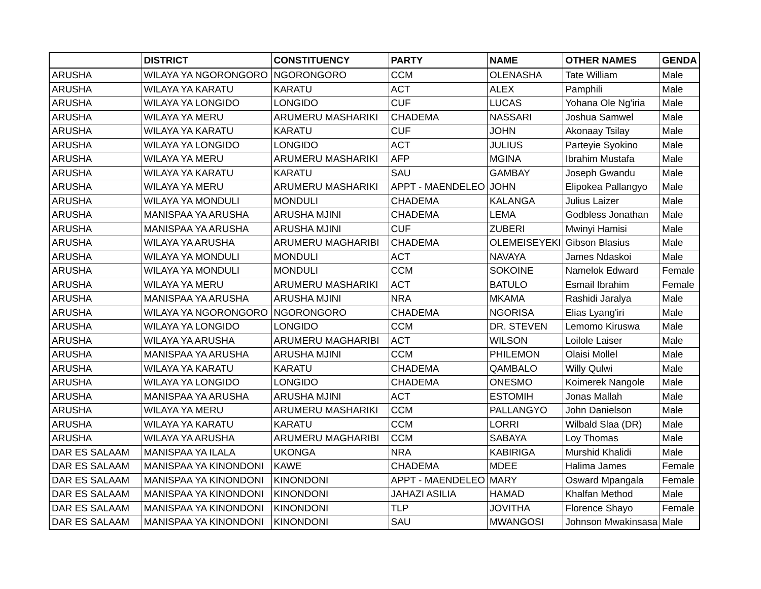| | DISTRICT | CONSTITUENCY | PARTY | NAME | OTHER NAMES | GENDA |
| --- | --- | --- | --- | --- | --- | --- |
| ARUSHA | WILAYA YA NGORONGORO | NGORONGORO | CCM | OLENASHA | Tate William | Male |
| ARUSHA | WILAYA YA KARATU | KARATU | ACT | ALEX | Pamphili | Male |
| ARUSHA | WILAYA YA LONGIDO | LONGIDO | CUF | LUCAS | Yohana Ole Ng'iria | Male |
| ARUSHA | WILAYA YA MERU | ARUMERU MASHARIKI | CHADEMA | NASSARI | Joshua Samwel | Male |
| ARUSHA | WILAYA YA KARATU | KARATU | CUF | JOHN | Akonaay Tsilay | Male |
| ARUSHA | WILAYA YA LONGIDO | LONGIDO | ACT | JULIUS | Parteyie Syokino | Male |
| ARUSHA | WILAYA YA MERU | ARUMERU MASHARIKI | AFP | MGINA | Ibrahim Mustafa | Male |
| ARUSHA | WILAYA YA KARATU | KARATU | SAU | GAMBAY | Joseph Gwandu | Male |
| ARUSHA | WILAYA YA MERU | ARUMERU MASHARIKI | APPT - MAENDELEO | JOHN | Elipokea Pallangyo | Male |
| ARUSHA | WILAYA YA MONDULI | MONDULI | CHADEMA | KALANGA | Julius Laizer | Male |
| ARUSHA | MANISPAA YA ARUSHA | ARUSHA MJINI | CHADEMA | LEMA | Godbless Jonathan | Male |
| ARUSHA | MANISPAA YA ARUSHA | ARUSHA MJINI | CUF | ZUBERI | Mwinyi Hamisi | Male |
| ARUSHA | WILAYA YA ARUSHA | ARUMERU MAGHARIBI | CHADEMA | OLEMEISEYEKI | Gibson Blasius | Male |
| ARUSHA | WILAYA YA MONDULI | MONDULI | ACT | NAVAYA | James Ndaskoi | Male |
| ARUSHA | WILAYA YA MONDULI | MONDULI | CCM | SOKOINE | Namelok Edward | Female |
| ARUSHA | WILAYA YA MERU | ARUMERU MASHARIKI | ACT | BATULO | Esmail Ibrahim | Female |
| ARUSHA | MANISPAA YA ARUSHA | ARUSHA MJINI | NRA | MKAMA | Rashidi Jaralya | Male |
| ARUSHA | WILAYA YA NGORONGORO | NGORONGORO | CHADEMA | NGORISA | Elias Lyang'iri | Male |
| ARUSHA | WILAYA YA LONGIDO | LONGIDO | CCM | DR. STEVEN | Lemomo Kiruswa | Male |
| ARUSHA | WILAYA YA ARUSHA | ARUMERU MAGHARIBI | ACT | WILSON | Loilole Laiser | Male |
| ARUSHA | MANISPAA YA ARUSHA | ARUSHA MJINI | CCM | PHILEMON | Olaisi Mollel | Male |
| ARUSHA | WILAYA YA KARATU | KARATU | CHADEMA | QAMBALO | Willy Qulwi | Male |
| ARUSHA | WILAYA YA LONGIDO | LONGIDO | CHADEMA | ONESMO | Koimerek Nangole | Male |
| ARUSHA | MANISPAA YA ARUSHA | ARUSHA MJINI | ACT | ESTOMIH | Jonas Mallah | Male |
| ARUSHA | WILAYA YA MERU | ARUMERU MASHARIKI | CCM | PALLANGYO | John Danielson | Male |
| ARUSHA | WILAYA YA KARATU | KARATU | CCM | LORRI | Wilbald Slaa (DR) | Male |
| ARUSHA | WILAYA YA ARUSHA | ARUMERU MAGHARIBI | CCM | SABAYA | Loy Thomas | Male |
| DAR ES SALAAM | MANISPAA YA ILALA | UKONGA | NRA | KABIRIGA | Murshid Khalidi | Male |
| DAR ES SALAAM | MANISPAA YA KINONDONI | KAWE | CHADEMA | MDEE | Halima James | Female |
| DAR ES SALAAM | MANISPAA YA KINONDONI | KINONDONI | APPT - MAENDELEO | MARY | Osward Mpangala | Female |
| DAR ES SALAAM | MANISPAA YA KINONDONI | KINONDONI | JAHAZI ASILIA | HAMAD | Khalfan Method | Male |
| DAR ES SALAAM | MANISPAA YA KINONDONI | KINONDONI | TLP | JOVITHA | Florence Shayo | Female |
| DAR ES SALAAM | MANISPAA YA KINONDONI | KINONDONI | SAU | MWANGOSI | Johnson Mwakinsasa | Male |